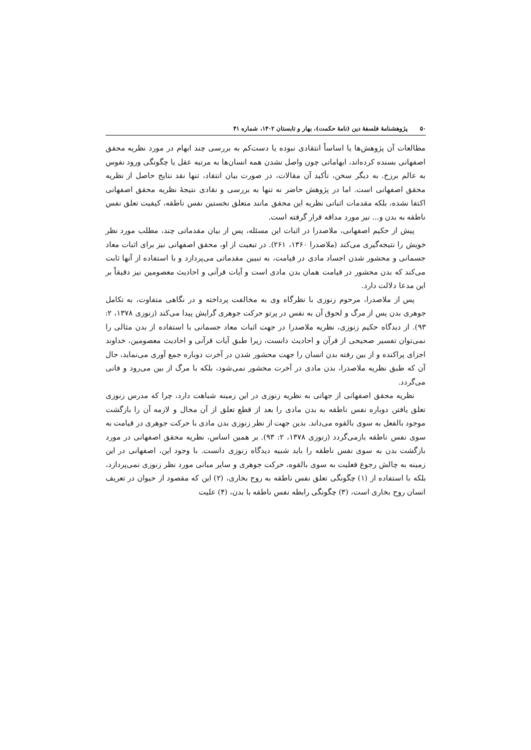۵۰ پژوهشنامهٔ فلسفهٔ دین (نامهٔ حکمت)، بهار و تابستان ۱۴۰۲، شماره ۴۱
مطالعات آن پژوهش‌ها یا اساساً انتقادی نبوده یا دست‌کم به بررسی چند ابهام در مورد نظریه محقق اصفهانی بسنده کرده‌اند، ابهاماتی چون واصل نشدن همه انسان‌ها به مرتبه عقل یا چگونگی ورود نفوس به عالم برزخ. به دیگر سخن، تأکید آن مقالات، در صورت بیان انتقاد، تنها نقد نتایج حاصل از نظریه محقق اصفهانی است. اما در پژوهش حاضر نه تنها به بررسی و نقادی نتیجهٔ نظریه محقق اصفهانی اکتفا نشده، بلکه مقدمات اثباتی نظریه این محقق مانند متعلق نخستین نفس ناطقه، کیفیت تعلق نفس ناطقه به بدن و... نیز مورد مداقه قرار گرفته است.
پیش از حکیم اصفهانی، ملاصدرا در اثبات این مسئله، پس از بیان مقدماتی چند، مطلب مورد نظر خویش را نتیجه‌گیری می‌کند (ملاصدرا ۱۳۶۰، ۲۶۱). در تبعیت از او، محقق اصفهانی نیز برای اثبات معاد جسمانی و محشور شدن اجساد مادی در قیامت، به تبیین مقدماتی می‌پردازد و با استفاده از آنها ثابت می‌کند که بدن محشور در قیامت همان بدن مادی است و آیات قرآنی و احادیث معصومین نیز دقیقاً بر این مدعا دلالت دارد.
پس از ملاصدرا، مرحوم زنوزی با نظرگاه وی به مخالفت پرداخته و در نگاهی متفاوت، به تکامل جوهری بدن پس از مرگ و لحوق آن به نفس در پرتو حرکت جوهری گرایش پیدا می‌کند (زنوزی ۱۳۷۸، ۲: ۹۳). از دیدگاه حکیم زنوزی، نظریه ملاصدرا در جهت اثبات معاد جسمانی با استفاده از بدن مثالی را نمی‌توان تفسیر صحیحی از قرآن و احادیث دانست، زیرا طبق آیات قرآنی و احادیث معصومین، خداوند اجزای پراکنده و از بین رفته بدن انسان را جهت محشور شدن در آخرت دوباره جمع آوری می‌نماید، حال آن که طبق نظریه ملاصدرا، بدن مادی در آخرت محشور نمی‌شود، بلکه با مرگ از بین می‌رود و فانی می‌گردد.
نظریه محقق اصفهانی از جهاتی به نظریه زنوزی در این زمینه شباهت دارد، چرا که مدرس زنوزی تعلق یافتن دوباره نفس ناطقه به بدن مادی را بعد از قطع تعلق از آن محال و لازمه آن را بازگشت موجود بالفعل به سوی بالقوه می‌داند. بدین جهت از نظر زنوزی بدن مادی با حرکت جوهری در قیامت به سوی نفس ناطقه بازمی‌گردد (زنوزی ۱۳۷۸، ۲: ۹۳). بر همین اساس، نظریه محقق اصفهانی در مورد بازگشت بدن به سوی نفس ناطقه را باید شبیه دیدگاه زنوزی دانست. با وجود این، اصفهانی در این زمینه به چالش رجوع فعلیت به سوی بالقوه، حرکت جوهری و سایر مبانی مورد نظر زنوزی نمی‌پردازد، بلکه با استفاده از (۱) چگونگی تعلق نفس ناطقه به روح بخاری، (۲) این که مقصود از حیوان در تعریف انسان روح بخاری است، (۳) چگونگی رابطه نفس ناطقه با بدن، (۴) علیت